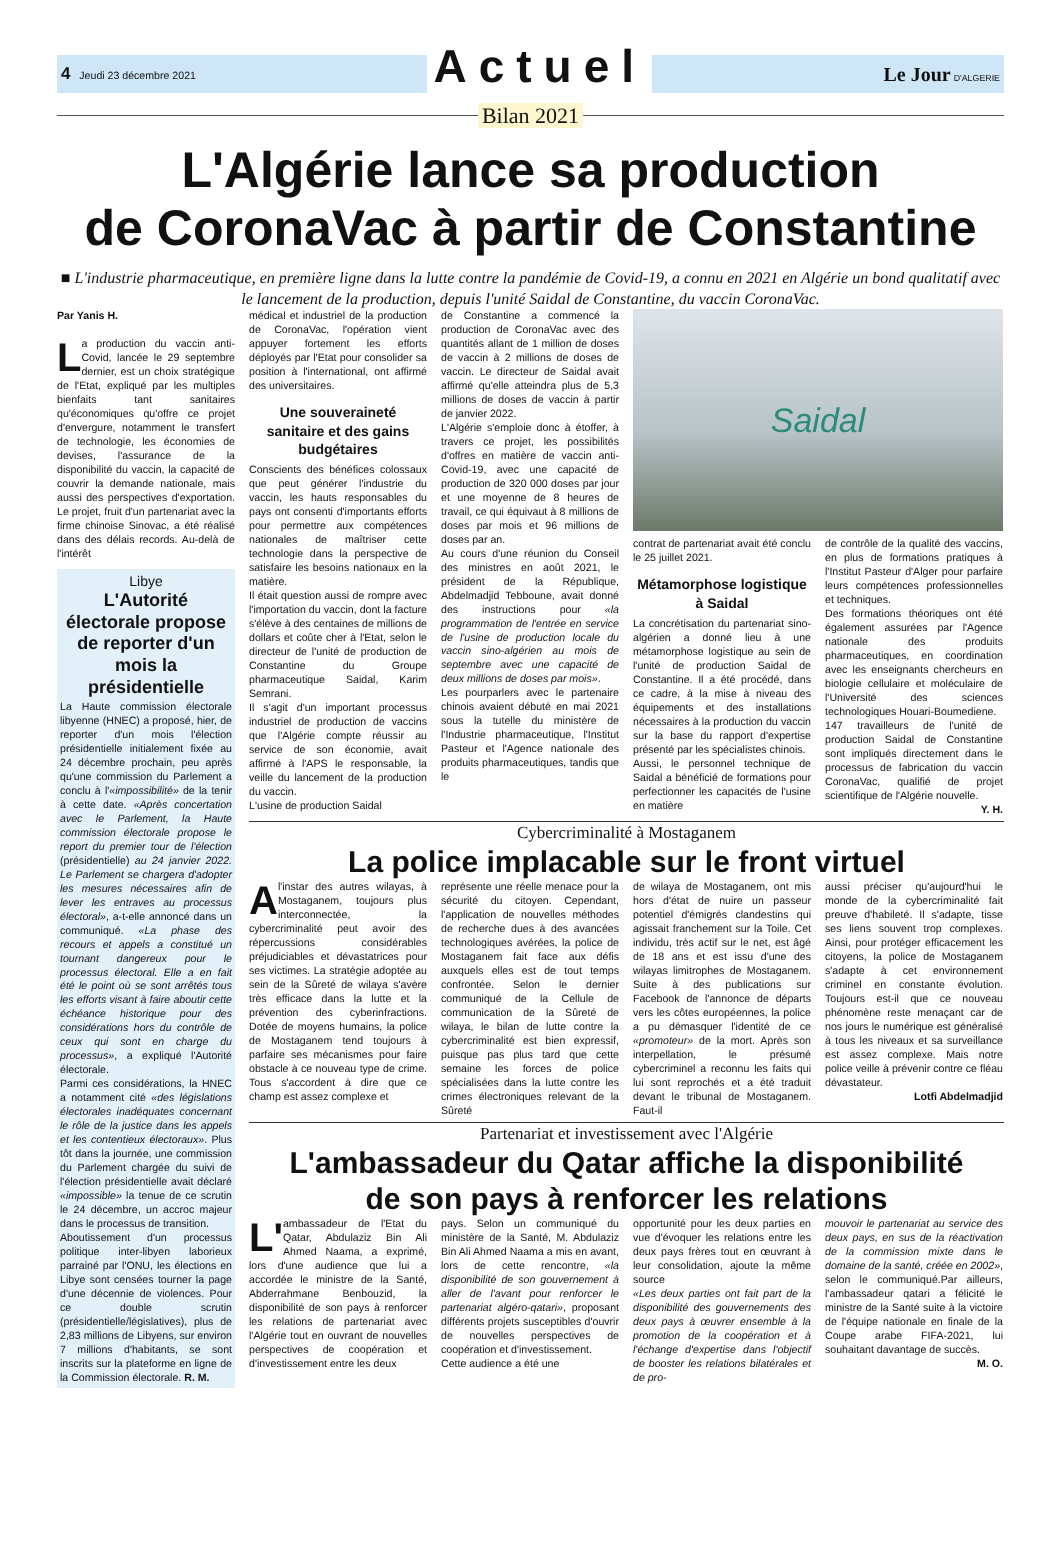4 Jeudi 23 décembre 2021 Actuel Le Jour D'ALGERIE
Bilan 2021
L'Algérie lance sa production
de CoronaVac à partir de Constantine
■ L'industrie pharmaceutique, en première ligne dans la lutte contre la pandémie de Covid-19, a connu en 2021 en Algérie un bond qualitatif avec le lancement de la production, depuis l'unité Saidal de Constantine, du vaccin CoronaVac.
Par Yanis H.
La production du vaccin anti-Covid, lancée le 29 septembre dernier, est un choix stratégique de l'Etat, expliqué par les multiples bienfaits tant sanitaires qu'économiques qu'offre ce projet d'envergure, notamment le transfert de technologie, les économies de devises, l'assurance de la disponibilité du vaccin, la capacité de couvrir la demande nationale, mais aussi des perspectives d'exportation. Le projet, fruit d'un partenariat avec la firme chinoise Sinovac, a été réalisé dans des délais records. Au-delà de l'intérêt
Libye
L'Autorité électorale propose de reporter d'un mois la présidentielle
La Haute commission électorale libyenne (HNEC) a proposé, hier, de reporter d'un mois l'élection présidentielle initialement fixée au 24 décembre prochain, peu après qu'une commission du Parlement a conclu à l'«impossibilité» de la tenir à cette date. «Après concertation avec le Parlement, la Haute commission électorale propose le report du premier tour de l'élection (présidentielle) au 24 janvier 2022. Le Parlement se chargera d'adopter les mesures nécessaires afin de lever les entraves au processus électoral», a-t-elle annoncé dans un communiqué. «La phase des recours et appels a constitué un tournant dangereux pour le processus électoral. Elle a en fait été le point où se sont arrêtés tous les efforts visant à faire aboutir cette échéance historique pour des considérations hors du contrôle de ceux qui sont en charge du processus», a expliqué l'Autorité électorale.
Parmi ces considérations, la HNEC a notamment cité «des législations électorales inadéquates concernant le rôle de la justice dans les appels et les contentieux électoraux». Plus tôt dans la journée, une commission du Parlement chargée du suivi de l'élection présidentielle avait déclaré «impossible» la tenue de ce scrutin le 24 décembre, un accroc majeur dans le processus de transition.
Aboutissement d'un processus politique inter-libyen laborieux parrainé par l'ONU, les élections en Libye sont censées tourner la page d'une décennie de violences. Pour ce double scrutin (présidentielle/législatives), plus de 2,83 millions de Libyens, sur environ 7 millions d'habitants, se sont inscrits sur la plateforme en ligne de la Commission électorale. R. M.
médical et industriel de la production de CoronaVac, l'opération vient appuyer fortement les efforts déployés par l'Etat pour consolider sa position à l'international, ont affirmé des universitaires.
Une souveraineté sanitaire et des gains budgétaires
Conscients des bénéfices colossaux que peut générer l'industrie du vaccin, les hauts responsables du pays ont consenti d'importants efforts pour permettre aux compétences nationales de maîtriser cette technologie dans la perspective de satisfaire les besoins nationaux en la matière.
Il était question aussi de rompre avec l'importation du vaccin, dont la facture s'élève à des centaines de millions de dollars et coûte cher à l'Etat, selon le directeur de l'unité de production de Constantine du Groupe pharmaceutique Saidal, Karim Semrani.
Il s'agit d'un important processus industriel de production de vaccins que l'Algérie compte réussir au service de son économie, avait affirmé à l'APS le responsable, la veille du lancement de la production du vaccin.
L'usine de production Saidal
de Constantine a commencé la production de CoronaVac avec des quantités allant de 1 million de doses de vaccin à 2 millions de doses de vaccin. Le directeur de Saidal avait affirmé qu'elle atteindra plus de 5,3 millions de doses de vaccin à partir de janvier 2022.
L'Algérie s'emploie donc à étoffer, à travers ce projet, les possibilités d'offres en matière de vaccin anti-Covid-19, avec une capacité de production de 320 000 doses par jour et une moyenne de 8 heures de travail, ce qui équivaut à 8 millions de doses par mois et 96 millions de doses par an.
Au cours d'une réunion du Conseil des ministres en août 2021, le président de la République, Abdelmadjid Tebboune, avait donné des instructions pour «la programmation de l'entrée en service de l'usine de production locale du vaccin sino-algérien au mois de septembre avec une capacité de deux millions de doses par mois».
Les pourparlers avec le partenaire chinois avaient débuté en mai 2021 sous la tutelle du ministère de l'Industrie pharmaceutique, l'Institut Pasteur et l'Agence nationale des produits pharmaceutiques, tandis que le
Saidal
contrat de partenariat avait été conclu le 25 juillet 2021.
Métamorphose logistique à Saidal
La concrétisation du partenariat sino-algérien a donné lieu à une métamorphose logistique au sein de l'unité de production Saidal de Constantine. Il a été procédé, dans ce cadre, à la mise à niveau des équipements et des installations nécessaires à la production du vaccin sur la base du rapport d'expertise présenté par les spécialistes chinois.
Aussi, le personnel technique de Saidal a bénéficié de formations pour perfectionner les capacités de l'usine en matière
de contrôle de la qualité des vaccins, en plus de formations pratiques à l'Institut Pasteur d'Alger pour parfaire leurs compétences professionnelles et techniques.
Des formations théoriques ont été également assurées par l'Agence nationale des produits pharmaceutiques, en coordination avec les enseignants chercheurs en biologie cellulaire et moléculaire de l'Université des sciences technologiques Houari-Boumediene.
147 travailleurs de l'unité de production Saidal de Constantine sont impliqués directement dans le processus de fabrication du vaccin CoronaVac, qualifié de projet scientifique de l'Algérie nouvelle.
Y. H.
Cybercriminalité à Mostaganem
La police implacable sur le front virtuel
Al'instar des autres wilayas, à Mostaganem, toujours plus interconnectée, la cybercriminalité peut avoir des répercussions considérables préjudiciables et dévastatrices pour ses victimes. La stratégie adoptée au sein de la Sûreté de wilaya s'avère très efficace dans la lutte et la prévention des cyberinfractions. Dotée de moyens humains, la police de Mostaganem tend toujours à parfaire ses mécanismes pour faire obstacle à ce nouveau type de crime. Tous s'accordent à dire que ce champ est assez complexe et
représente une réelle menace pour la sécurité du citoyen. Cependant, l'application de nouvelles méthodes de recherche dues à des avancées technologiques avérées, la police de Mostaganem fait face aux défis auxquels elles est de tout temps confrontée. Selon le dernier communiqué de la Cellule de communication de la Sûreté de wilaya, le bilan de lutte contre la cybercriminalité est bien expressif, puisque pas plus tard que cette semaine les forces de police spécialisées dans la lutte contre les crimes électroniques relevant de la Sûreté
de wilaya de Mostaganem, ont mis hors d'état de nuire un passeur potentiel d'émigrés clandestins qui agissait franchement sur la Toile. Cet individu, très actif sur le net, est âgé de 18 ans et est issu d'une des wilayas limitrophes de Mostaganem. Suite à des publications sur Facebook de l'annonce de départs vers les côtes européennes, la police a pu démasquer l'identité de ce «promoteur» de la mort. Après son interpellation, le présumé cybercriminel a reconnu les faits qui lui sont reprochés et a été traduit devant le tribunal de Mostaganem. Faut-il
aussi préciser qu'aujourd'hui le monde de la cybercriminalité fait preuve d'habileté. Il s'adapte, tisse ses liens souvent trop complexes. Ainsi, pour protéger efficacement les citoyens, la police de Mostaganem s'adapte à cet environnement criminel en constante évolution. Toujours est-il que ce nouveau phénomène reste menaçant car de nos jours le numérique est généralisé à tous les niveaux et sa surveillance est assez complexe. Mais notre police veille à prévenir contre ce fléau dévastateur.
Lotfi Abdelmadjid
Partenariat et investissement avec l'Algérie
L'ambassadeur du Qatar affiche la disponibilité
de son pays à renforcer les relations
L' ambassadeur de l'Etat du Qatar, Abdulaziz Bin Ali Ahmed Naama, a exprimé, lors d'une audience que lui a accordée le ministre de la Santé, Abderrahmane Benbouzid, la disponibilité de son pays à renforcer les relations de partenariat avec l'Algérie tout en ouvrant de nouvelles perspectives de coopération et d'investissement entre les deux
pays. Selon un communiqué du ministère de la Santé, M. Abdulaziz Bin Ali Ahmed Naama a mis en avant, lors de cette rencontre, «la disponibilité de son gouvernement à aller de l'avant pour renforcer le partenariat algéro-qatari», proposant différents projets susceptibles d'ouvrir de nouvelles perspectives de coopération et d'investissement.
Cette audience a été une
opportunité pour les deux parties en vue d'évoquer les relations entre les deux pays frères tout en œuvrant à leur consolidation, ajoute la même source
«Les deux parties ont fait part de la disponibilité des gouvernements des deux pays à œuvrer ensemble à la promotion de la coopération et à l'échange d'expertise dans l'objectif de booster les relations bilatérales et de pro-
mouvoir le partenariat au service des deux pays, en sus de la réactivation de la commission mixte dans le domaine de la santé, créée en 2002», selon le communiqué.Par ailleurs, l'ambassadeur qatari a félicité le ministre de la Santé suite à la victoire de l'équipe nationale en finale de la Coupe arabe FIFA-2021, lui souhaitant davantage de succès.
M. O.